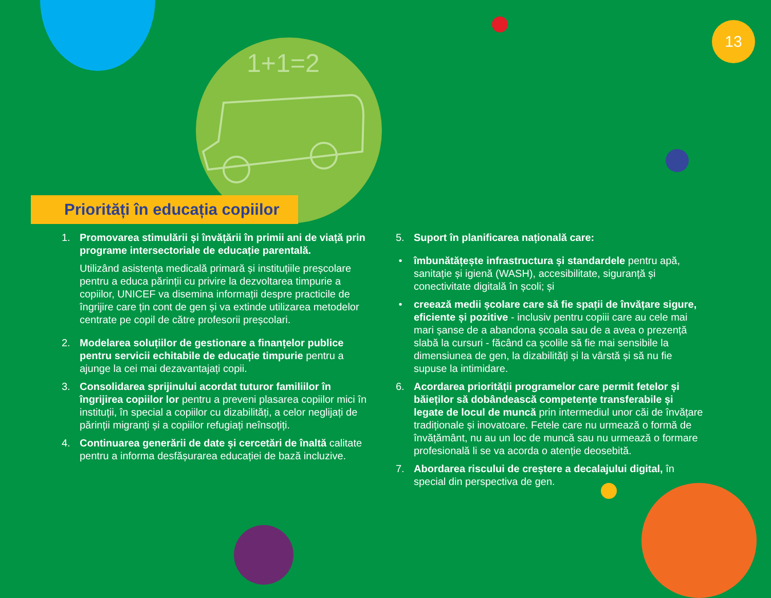1+1=2
13
Priorități în educația copiilor
1. Promovarea stimulării și învățării în primii ani de viață prin programe intersectoriale de educație parentală.
Utilizând asistența medicală primară și instituțiile preșcolare pentru a educa părinții cu privire la dezvoltarea timpurie a copiilor, UNICEF va disemina informații despre practicile de îngrijire care țin cont de gen și va extinde utilizarea metodelor centrate pe copil de către profesorii preșcolari.
2. Modelarea soluțiilor de gestionare a finanțelor publice pentru servicii echitabile de educație timpurie pentru a ajunge la cei mai dezavantajați copii.
3. Consolidarea sprijinului acordat tuturor familiilor în îngrijirea copiilor lor pentru a preveni plasarea copiilor mici în instituții, în special a copiilor cu dizabilități, a celor neglijați de părinții migranți și a copiilor refugiați neînsoțiți.
4. Continuarea generării de date și cercetări de înaltă calitate pentru a informa desfășurarea educației de bază incluzive.
5. Suport în planificarea națională care:
• îmbunătățește infrastructura și standardele pentru apă, sanitație și igienă (WASH), accesibilitate, siguranță și conectivitate digitală în școli; și
• creează medii școlare care să fie spații de învățare sigure, eficiente și pozitive - inclusiv pentru copiii care au cele mai mari șanse de a abandona școala sau de a avea o prezență slabă la cursuri - făcând ca școlile să fie mai sensibile la dimensiunea de gen, la dizabilități și la vârstă și să nu fie supuse la intimidare.
6. Acordarea priorității programelor care permit fetelor și băieților să dobândească competențe transferabile și legate de locul de muncă prin intermediul unor căi de învățare tradiționale și inovatoare. Fetele care nu urmează o formă de învățământ, nu au un loc de muncă sau nu urmează o formare profesională li se va acorda o atenție deosebită.
7. Abordarea riscului de creștere a decalajului digital, în special din perspectiva de gen.